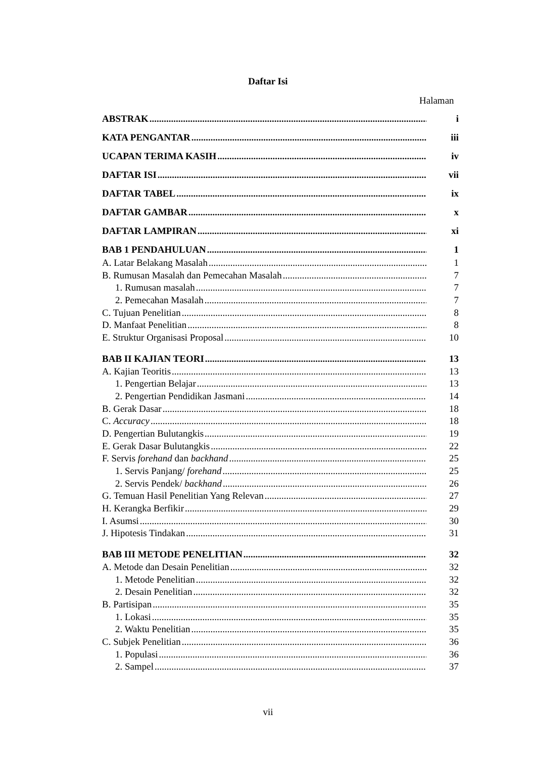Daftar Isi
Halaman
ABSTRAK i
KATA PENGANTAR iii
UCAPAN TERIMA KASIH iv
DAFTAR ISI vii
DAFTAR TABEL ix
DAFTAR GAMBAR x
DAFTAR LAMPIRAN xi
BAB 1 PENDAHULUAN 1
A. Latar Belakang Masalah 1
B. Rumusan Masalah dan Pemecahan Masalah 7
1. Rumusan masalah 7
2. Pemecahan Masalah 7
C. Tujuan Penelitian 8
D. Manfaat Penelitian 8
E. Struktur Organisasi Proposal 10
BAB II KAJIAN TEORI 13
A. Kajian Teoritis 13
1. Pengertian Belajar 13
2. Pengertian Pendidikan Jasmani 14
B. Gerak Dasar 18
C. Accuracy 18
D. Pengertian Bulutangkis 19
E. Gerak Dasar Bulutangkis 22
F. Servis forehand dan backhand 25
1. Servis Panjang/ forehand 25
2. Servis Pendek/ backhand 26
G. Temuan Hasil Penelitian Yang Relevan 27
H. Kerangka Berfikir 29
I. Asumsi 30
J. Hipotesis Tindakan 31
BAB III METODE PENELITIAN 32
A. Metode dan Desain Penelitian 32
1. Metode Penelitian 32
2. Desain Penelitian 32
B. Partisipan 35
1. Lokasi 35
2. Waktu Penelitian 35
C. Subjek Penelitian 36
1. Populasi 36
2. Sampel 37
vii